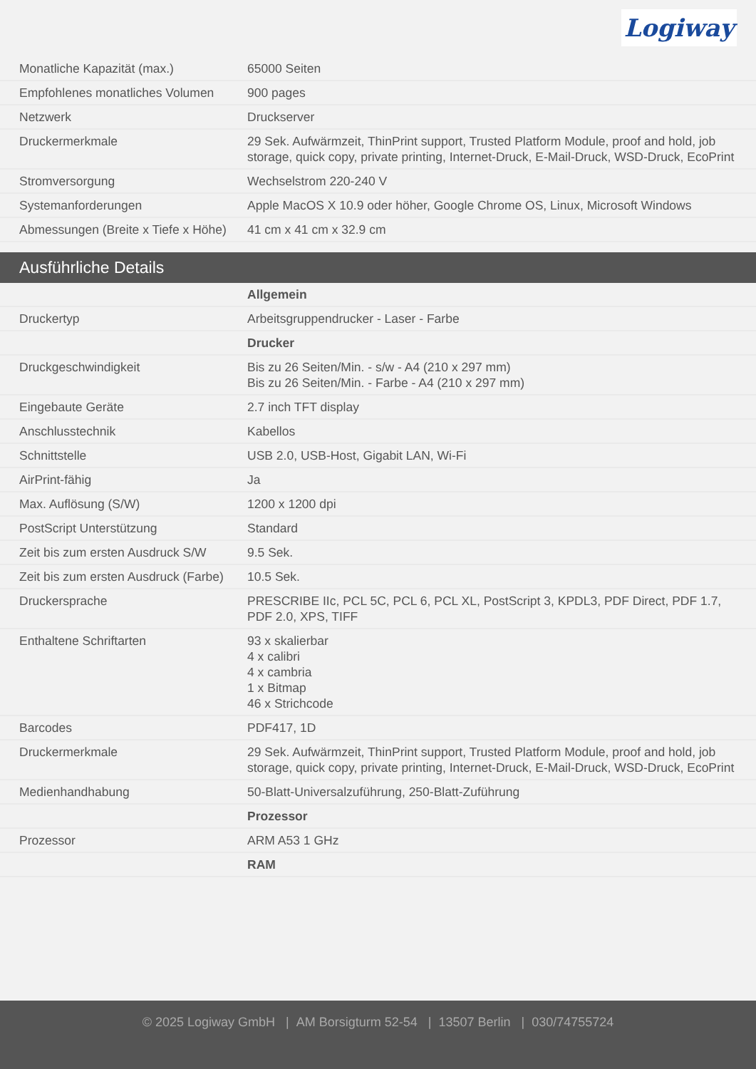Logiway
| Monatliche Kapazität (max.) | 65000 Seiten |
| Empfohlenes monatliches Volumen | 900 pages |
| Netzwerk | Druckserver |
| Druckermerkmale | 29 Sek. Aufwärmzeit, ThinPrint support, Trusted Platform Module, proof and hold, job storage, quick copy, private printing, Internet-Druck, E-Mail-Druck, WSD-Druck, EcoPrint |
| Stromversorgung | Wechselstrom 220-240 V |
| Systemanforderungen | Apple MacOS X 10.9 oder höher, Google Chrome OS, Linux, Microsoft Windows |
| Abmessungen (Breite x Tiefe x Höhe) | 41 cm x 41 cm x 32.9 cm |
Ausführliche Details
| | Allgemein |
| Druckertyp | Arbeitsgruppendrucker - Laser - Farbe |
| | Drucker |
| Druckgeschwindigkeit | Bis zu 26 Seiten/Min. - s/w - A4 (210 x 297 mm) Bis zu 26 Seiten/Min. - Farbe - A4 (210 x 297 mm) |
| Eingebaute Geräte | 2.7 inch TFT display |
| Anschlusstechnik | Kabellos |
| Schnittstelle | USB 2.0, USB-Host, Gigabit LAN, Wi-Fi |
| AirPrint-fähig | Ja |
| Max. Auflösung (S/W) | 1200 x 1200 dpi |
| PostScript Unterstützung | Standard |
| Zeit bis zum ersten Ausdruck S/W | 9.5 Sek. |
| Zeit bis zum ersten Ausdruck (Farbe) | 10.5 Sek. |
| Druckersprache | PRESCRIBE IIc, PCL 5C, PCL 6, PCL XL, PostScript 3, KPDL3, PDF Direct, PDF 1.7, PDF 2.0, XPS, TIFF |
| Enthaltene Schriftarten | 93 x skalierbar 4 x calibri 4 x cambria 1 x Bitmap 46 x Strichcode |
| Barcodes | PDF417, 1D |
| Druckermerkmale | 29 Sek. Aufwärmzeit, ThinPrint support, Trusted Platform Module, proof and hold, job storage, quick copy, private printing, Internet-Druck, E-Mail-Druck, WSD-Druck, EcoPrint |
| Medienhandhabung | 50-Blatt-Universalzuführung, 250-Blatt-Zuführung |
| | Prozessor |
| Prozessor | ARM A53 1 GHz |
| | RAM |
© 2025 Logiway GmbH | AM Borsigturm 52-54 | 13507 Berlin | 030/74755724